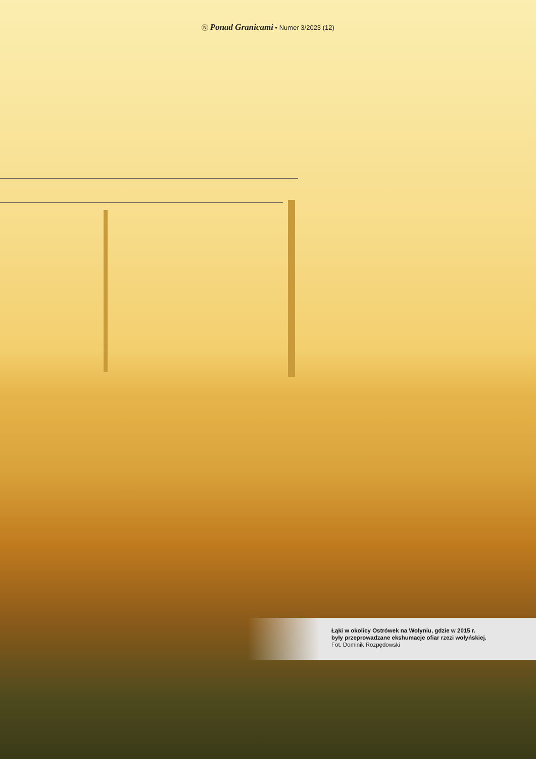Ⓝ Ponad Granicami • Numer 3/2023 (12)
Łąki w okolicy Ostrówek na Wołyniu, gdzie w 2015 r.
były przeprowadzane ekshumacje ofiar rzezi wołyńskiej.
Fot. Dominik Rozpędowski